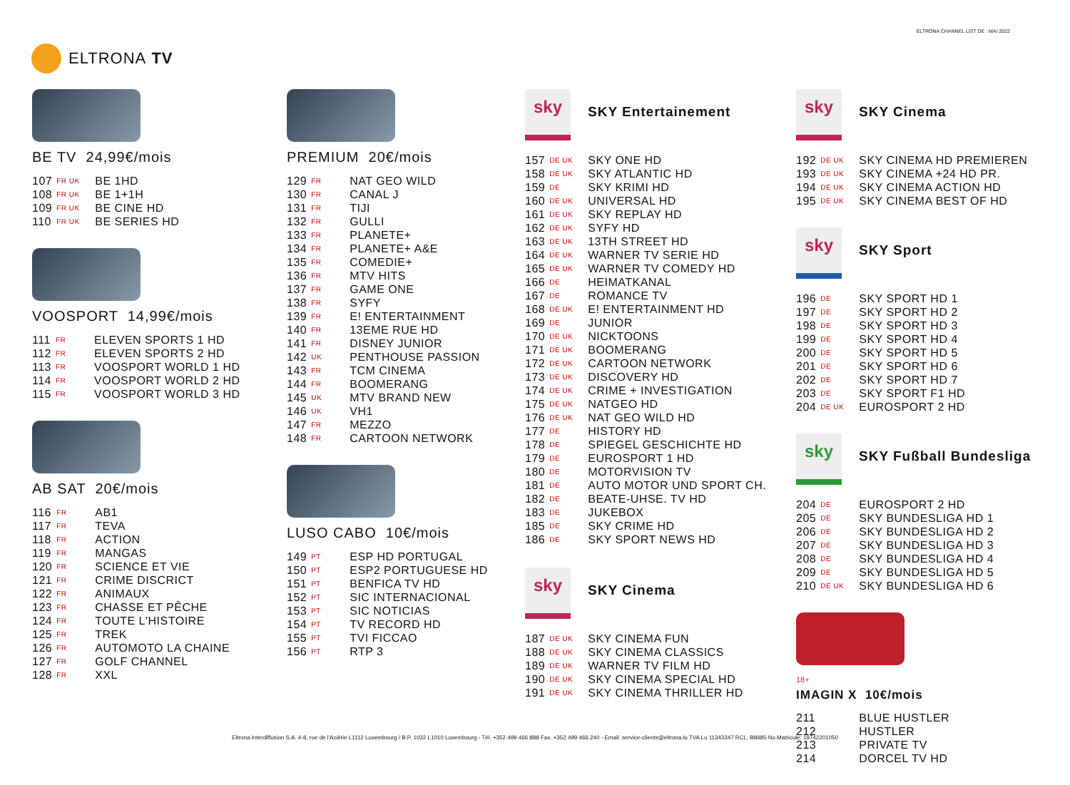ELTRONA CHANNEL LIST DE : MAI 2022
ELTRONA TV
BE TV 24,99€/mois
| 107 | FR UK | BE 1HD |
| 108 | FR UK | BE 1+1H |
| 109 | FR UK | BE CINE HD |
| 110 | FR UK | BE SERIES HD |
VOOSPORT 14,99€/mois
| 111 | FR | ELEVEN SPORTS 1 HD |
| 112 | FR | ELEVEN SPORTS 2 HD |
| 113 | FR | VOOSPORT WORLD 1 HD |
| 114 | FR | VOOSPORT WORLD 2 HD |
| 115 | FR | VOOSPORT WORLD 3 HD |
AB SAT 20€/mois
| 116 | FR | AB1 |
| 117 | FR | TEVA |
| 118 | FR | ACTION |
| 119 | FR | MANGAS |
| 120 | FR | SCIENCE ET VIE |
| 121 | FR | CRIME DISCRICT |
| 122 | FR | ANIMAUX |
| 123 | FR | CHASSE ET PÊCHE |
| 124 | FR | TOUTE L'HISTOIRE |
| 125 | FR | TREK |
| 126 | FR | AUTOMOTO LA CHAINE |
| 127 | FR | GOLF CHANNEL |
| 128 | FR | XXL |
PREMIUM 20€/mois
| 129 | FR | NAT GEO WILD |
| 130 | FR | CANAL J |
| 131 | FR | TIJI |
| 132 | FR | GULLI |
| 133 | FR | PLANETE+ |
| 134 | FR | PLANETE+ A&E |
| 135 | FR | COMEDIE+ |
| 136 | FR | MTV HITS |
| 137 | FR | GAME ONE |
| 138 | FR | SYFY |
| 139 | FR | E! ENTERTAINMENT |
| 140 | FR | 13EME RUE HD |
| 141 | FR | DISNEY JUNIOR |
| 142 | UK | PENTHOUSE PASSION |
| 143 | FR | TCM CINEMA |
| 144 | FR | BOOMERANG |
| 145 | UK | MTV BRAND NEW |
| 146 | UK | VH1 |
| 147 | FR | MEZZO |
| 148 | FR | CARTOON NETWORK |
LUSO CABO 10€/mois
| 149 | PT | ESP HD PORTUGAL |
| 150 | PT | ESP2 PORTUGUESE HD |
| 151 | PT | BENFICA TV HD |
| 152 | PT | SIC INTERNACIONAL |
| 153 | PT | SIC NOTICIAS |
| 154 | PT | TV RECORD HD |
| 155 | PT | TVI FICCAO |
| 156 | PT | RTP 3 |
sky
SKY Entertainement
| 157 | DE UK | SKY ONE HD |
| 158 | DE UK | SKY ATLANTIC HD |
| 159 | DE | SKY KRIMI HD |
| 160 | DE UK | UNIVERSAL HD |
| 161 | DE UK | SKY REPLAY HD |
| 162 | DE UK | SYFY HD |
| 163 | DE UK | 13TH STREET HD |
| 164 | DE UK | WARNER TV SERIE HD |
| 165 | DE UK | WARNER TV COMEDY HD |
| 166 | DE | HEIMATKANAL |
| 167 | DE | ROMANCE TV |
| 168 | DE UK | E! ENTERTAINMENT HD |
| 169 | DE | JUNIOR |
| 170 | DE UK | NICKTOONS |
| 171 | DE UK | BOOMERANG |
| 172 | DE UK | CARTOON NETWORK |
| 173 | DE UK | DISCOVERY HD |
| 174 | DE UK | CRIME + INVESTIGATION |
| 175 | DE UK | NATGEO HD |
| 176 | DE UK | NAT GEO WILD HD |
| 177 | DE | HISTORY HD |
| 178 | DE | SPIEGEL GESCHICHTE HD |
| 179 | DE | EUROSPORT 1 HD |
| 180 | DE | MOTORVISION TV |
| 181 | DE | AUTO MOTOR UND SPORT CH. |
| 182 | DE | BEATE-UHSE. TV HD |
| 183 | DE | JUKEBOX |
| 185 | DE | SKY CRIME HD |
| 186 | DE | SKY SPORT NEWS HD |
sky
SKY Cinema
| 187 | DE UK | SKY CINEMA FUN |
| 188 | DE UK | SKY CINEMA CLASSICS |
| 189 | DE UK | WARNER TV FILM HD |
| 190 | DE UK | SKY CINEMA SPECIAL HD |
| 191 | DE UK | SKY CINEMA THRILLER HD |
sky
SKY Cinema
| 192 | DE UK | SKY CINEMA HD PREMIEREN |
| 193 | DE UK | SKY CINEMA +24 HD PR. |
| 194 | DE UK | SKY CINEMA ACTION HD |
| 195 | DE UK | SKY CINEMA BEST OF HD |
sky
SKY Sport
| 196 | DE | SKY SPORT HD 1 |
| 197 | DE | SKY SPORT HD 2 |
| 198 | DE | SKY SPORT HD 3 |
| 199 | DE | SKY SPORT HD 4 |
| 200 | DE | SKY SPORT HD 5 |
| 201 | DE | SKY SPORT HD 6 |
| 202 | DE | SKY SPORT HD 7 |
| 203 | DE | SKY SPORT F1 HD |
| 204 | DE UK | EUROSPORT 2 HD |
sky
SKY Fußball Bundesliga
| 204 | DE | EUROSPORT 2 HD |
| 205 | DE | SKY BUNDESLIGA HD 1 |
| 206 | DE | SKY BUNDESLIGA HD 2 |
| 207 | DE | SKY BUNDESLIGA HD 3 |
| 208 | DE | SKY BUNDESLIGA HD 4 |
| 209 | DE | SKY BUNDESLIGA HD 5 |
| 210 | DE UK | SKY BUNDESLIGA HD 6 |
18+
IMAGIN X 10€/mois
| 211 | | BLUE HUSTLER |
| 212 | | HUSTLER |
| 213 | | PRIVATE TV |
| 214 | | DORCEL TV HD |
Eltrona Interdiffusion S.A. 4-8, rue de l'Aciérie L1112 Luxembourg / B.P. 1032 L1010 Luxembourg - Tél. +352 499 466 888 Fax. +352 499 466 240 - Email. service-clients@eltrona.lu TVA Lu 11343347 RCL: B8485 No.Matricule: 19742201050